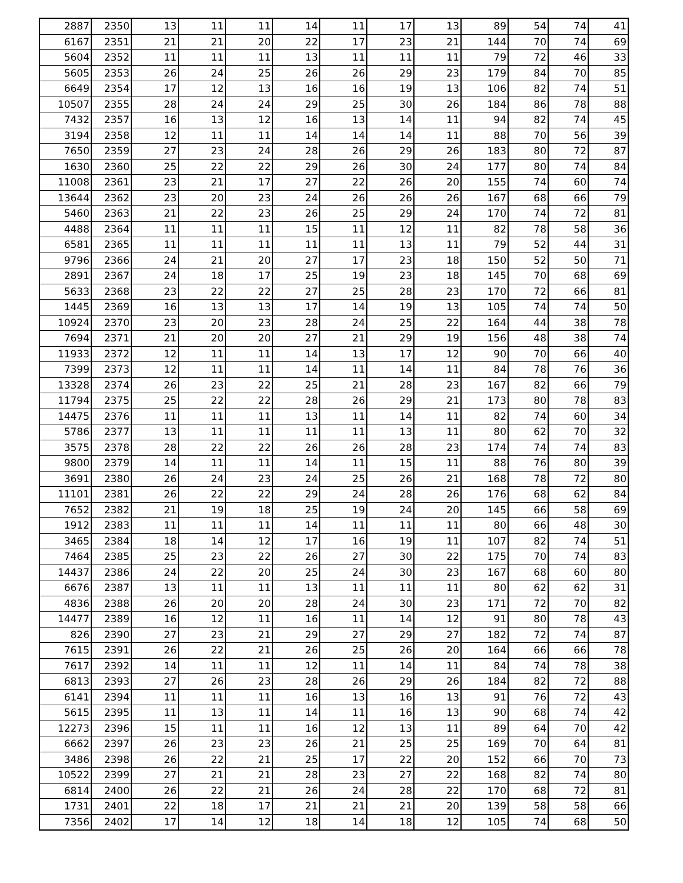| 2887 | 2350 | 13 | 11 | 11 | 14 | 11 | 17 | 13 | 89 | 54 | 74 | 41 |
| 6167 | 2351 | 21 | 21 | 20 | 22 | 17 | 23 | 21 | 144 | 70 | 74 | 69 |
| 5604 | 2352 | 11 | 11 | 11 | 13 | 11 | 11 | 11 | 79 | 72 | 46 | 33 |
| 5605 | 2353 | 26 | 24 | 25 | 26 | 26 | 29 | 23 | 179 | 84 | 70 | 85 |
| 6649 | 2354 | 17 | 12 | 13 | 16 | 16 | 19 | 13 | 106 | 82 | 74 | 51 |
| 10507 | 2355 | 28 | 24 | 24 | 29 | 25 | 30 | 26 | 184 | 86 | 78 | 88 |
| 7432 | 2357 | 16 | 13 | 12 | 16 | 13 | 14 | 11 | 94 | 82 | 74 | 45 |
| 3194 | 2358 | 12 | 11 | 11 | 14 | 14 | 14 | 11 | 88 | 70 | 56 | 39 |
| 7650 | 2359 | 27 | 23 | 24 | 28 | 26 | 29 | 26 | 183 | 80 | 72 | 87 |
| 1630 | 2360 | 25 | 22 | 22 | 29 | 26 | 30 | 24 | 177 | 80 | 74 | 84 |
| 11008 | 2361 | 23 | 21 | 17 | 27 | 22 | 26 | 20 | 155 | 74 | 60 | 74 |
| 13644 | 2362 | 23 | 20 | 23 | 24 | 26 | 26 | 26 | 167 | 68 | 66 | 79 |
| 5460 | 2363 | 21 | 22 | 23 | 26 | 25 | 29 | 24 | 170 | 74 | 72 | 81 |
| 4488 | 2364 | 11 | 11 | 11 | 15 | 11 | 12 | 11 | 82 | 78 | 58 | 36 |
| 6581 | 2365 | 11 | 11 | 11 | 11 | 11 | 13 | 11 | 79 | 52 | 44 | 31 |
| 9796 | 2366 | 24 | 21 | 20 | 27 | 17 | 23 | 18 | 150 | 52 | 50 | 71 |
| 2891 | 2367 | 24 | 18 | 17 | 25 | 19 | 23 | 18 | 145 | 70 | 68 | 69 |
| 5633 | 2368 | 23 | 22 | 22 | 27 | 25 | 28 | 23 | 170 | 72 | 66 | 81 |
| 1445 | 2369 | 16 | 13 | 13 | 17 | 14 | 19 | 13 | 105 | 74 | 74 | 50 |
| 10924 | 2370 | 23 | 20 | 23 | 28 | 24 | 25 | 22 | 164 | 44 | 38 | 78 |
| 7694 | 2371 | 21 | 20 | 20 | 27 | 21 | 29 | 19 | 156 | 48 | 38 | 74 |
| 11933 | 2372 | 12 | 11 | 11 | 14 | 13 | 17 | 12 | 90 | 70 | 66 | 40 |
| 7399 | 2373 | 12 | 11 | 11 | 14 | 11 | 14 | 11 | 84 | 78 | 76 | 36 |
| 13328 | 2374 | 26 | 23 | 22 | 25 | 21 | 28 | 23 | 167 | 82 | 66 | 79 |
| 11794 | 2375 | 25 | 22 | 22 | 28 | 26 | 29 | 21 | 173 | 80 | 78 | 83 |
| 14475 | 2376 | 11 | 11 | 11 | 13 | 11 | 14 | 11 | 82 | 74 | 60 | 34 |
| 5786 | 2377 | 13 | 11 | 11 | 11 | 11 | 13 | 11 | 80 | 62 | 70 | 32 |
| 3575 | 2378 | 28 | 22 | 22 | 26 | 26 | 28 | 23 | 174 | 74 | 74 | 83 |
| 9800 | 2379 | 14 | 11 | 11 | 14 | 11 | 15 | 11 | 88 | 76 | 80 | 39 |
| 3691 | 2380 | 26 | 24 | 23 | 24 | 25 | 26 | 21 | 168 | 78 | 72 | 80 |
| 11101 | 2381 | 26 | 22 | 22 | 29 | 24 | 28 | 26 | 176 | 68 | 62 | 84 |
| 7652 | 2382 | 21 | 19 | 18 | 25 | 19 | 24 | 20 | 145 | 66 | 58 | 69 |
| 1912 | 2383 | 11 | 11 | 11 | 14 | 11 | 11 | 11 | 80 | 66 | 48 | 30 |
| 3465 | 2384 | 18 | 14 | 12 | 17 | 16 | 19 | 11 | 107 | 82 | 74 | 51 |
| 7464 | 2385 | 25 | 23 | 22 | 26 | 27 | 30 | 22 | 175 | 70 | 74 | 83 |
| 14437 | 2386 | 24 | 22 | 20 | 25 | 24 | 30 | 23 | 167 | 68 | 60 | 80 |
| 6676 | 2387 | 13 | 11 | 11 | 13 | 11 | 11 | 11 | 80 | 62 | 62 | 31 |
| 4836 | 2388 | 26 | 20 | 20 | 28 | 24 | 30 | 23 | 171 | 72 | 70 | 82 |
| 14477 | 2389 | 16 | 12 | 11 | 16 | 11 | 14 | 12 | 91 | 80 | 78 | 43 |
| 826 | 2390 | 27 | 23 | 21 | 29 | 27 | 29 | 27 | 182 | 72 | 74 | 87 |
| 7615 | 2391 | 26 | 22 | 21 | 26 | 25 | 26 | 20 | 164 | 66 | 66 | 78 |
| 7617 | 2392 | 14 | 11 | 11 | 12 | 11 | 14 | 11 | 84 | 74 | 78 | 38 |
| 6813 | 2393 | 27 | 26 | 23 | 28 | 26 | 29 | 26 | 184 | 82 | 72 | 88 |
| 6141 | 2394 | 11 | 11 | 11 | 16 | 13 | 16 | 13 | 91 | 76 | 72 | 43 |
| 5615 | 2395 | 11 | 13 | 11 | 14 | 11 | 16 | 13 | 90 | 68 | 74 | 42 |
| 12273 | 2396 | 15 | 11 | 11 | 16 | 12 | 13 | 11 | 89 | 64 | 70 | 42 |
| 6662 | 2397 | 26 | 23 | 23 | 26 | 21 | 25 | 25 | 169 | 70 | 64 | 81 |
| 3486 | 2398 | 26 | 22 | 21 | 25 | 17 | 22 | 20 | 152 | 66 | 70 | 73 |
| 10522 | 2399 | 27 | 21 | 21 | 28 | 23 | 27 | 22 | 168 | 82 | 74 | 80 |
| 6814 | 2400 | 26 | 22 | 21 | 26 | 24 | 28 | 22 | 170 | 68 | 72 | 81 |
| 1731 | 2401 | 22 | 18 | 17 | 21 | 21 | 21 | 20 | 139 | 58 | 58 | 66 |
| 7356 | 2402 | 17 | 14 | 12 | 18 | 14 | 18 | 12 | 105 | 74 | 68 | 50 |